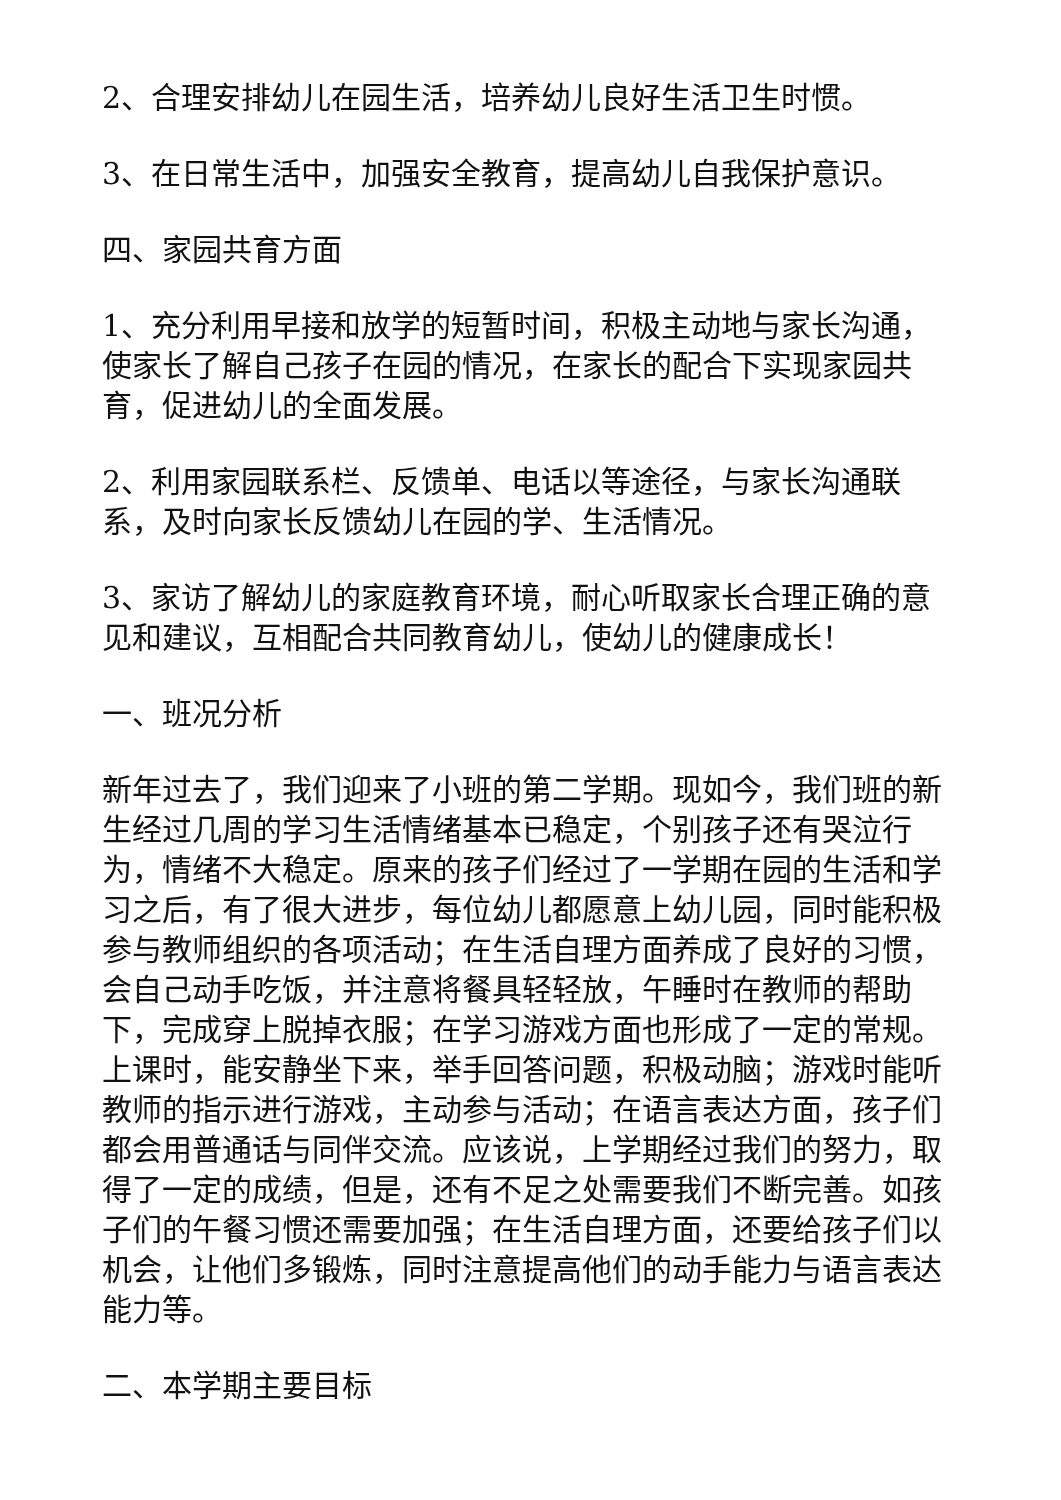2、合理安排幼儿在园生活，培养幼儿良好生活卫生时惯。
3、在日常生活中，加强安全教育，提高幼儿自我保护意识。
四、家园共育方面
1、充分利用早接和放学的短暂时间，积极主动地与家长沟通，使家长了解自己孩子在园的情况，在家长的配合下实现家园共育，促进幼儿的全面发展。
2、利用家园联系栏、反馈单、电话以等途径，与家长沟通联系，及时向家长反馈幼儿在园的学、生活情况。
3、家访了解幼儿的家庭教育环境，耐心听取家长合理正确的意见和建议，互相配合共同教育幼儿，使幼儿的健康成长！
一、班况分析
新年过去了，我们迎来了小班的第二学期。现如今，我们班的新生经过几周的学习生活情绪基本已稳定，个别孩子还有哭泣行为，情绪不大稳定。原来的孩子们经过了一学期在园的生活和学习之后，有了很大进步，每位幼儿都愿意上幼儿园，同时能积极参与教师组织的各项活动；在生活自理方面养成了良好的习惯，会自己动手吃饭，并注意将餐具轻轻放，午睡时在教师的帮助下，完成穿上脱掉衣服；在学习游戏方面也形成了一定的常规。上课时，能安静坐下来，举手回答问题，积极动脑；游戏时能听教师的指示进行游戏，主动参与活动；在语言表达方面，孩子们都会用普通话与同伴交流。应该说，上学期经过我们的努力，取得了一定的成绩，但是，还有不足之处需要我们不断完善。如孩子们的午餐习惯还需要加强；在生活自理方面，还要给孩子们以机会，让他们多锻炼，同时注意提高他们的动手能力与语言表达能力等。
二、本学期主要目标